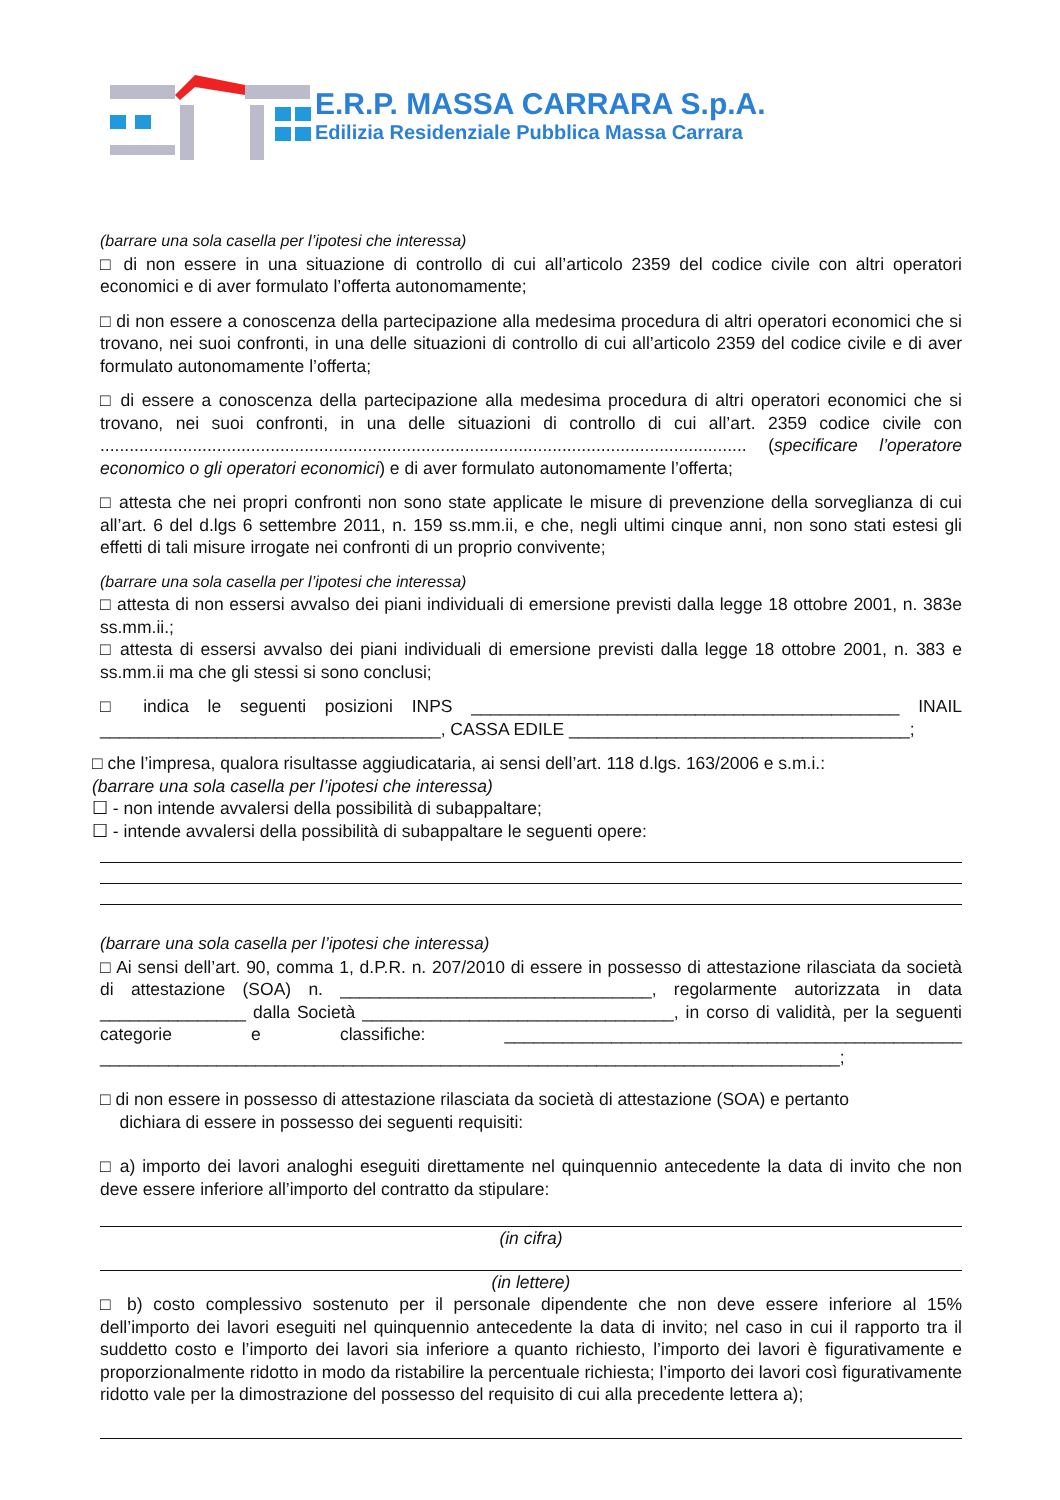E.R.P. MASSA CARRARA S.p.A.
Edilizia Residenziale Pubblica Massa Carrara
(barrare una sola casella per l’ipotesi che interessa)
□ di non essere in una situazione di controllo di cui all’articolo 2359 del codice civile con altri operatori economici e di aver formulato l’offerta autonomamente;
□ di non essere a conoscenza della partecipazione alla medesima procedura di altri operatori economici che si trovano, nei suoi confronti, in una delle situazioni di controllo di cui all’articolo 2359 del codice civile e di aver formulato autonomamente l’offerta;
□ di essere a conoscenza della partecipazione alla medesima procedura di altri operatori economici che si trovano, nei suoi confronti, in una delle situazioni di controllo di cui all’art. 2359 codice civile con ..................................................................................................................................... (specificare l’operatore economico o gli operatori economici) e di aver formulato autonomamente l’offerta;
□ attesta che nei propri confronti non sono state applicate le misure di prevenzione della sorveglianza di cui all’art. 6 del d.lgs 6 settembre 2011, n. 159 ss.mm.ii, e che, negli ultimi cinque anni, non sono stati estesi gli effetti di tali misure irrogate nei confronti di un proprio convivente;
(barrare una sola casella per l’ipotesi che interessa)
□ attesta di non essersi avvalso dei piani individuali di emersione previsti dalla legge 18 ottobre 2001, n. 383e ss.mm.ii.;
□ attesta di essersi avvalso dei piani individuali di emersione previsti dalla legge 18 ottobre 2001, n. 383 e ss.mm.ii ma che gli stessi si sono conclusi;
□ indica le seguenti posizioni INPS ____________________________________________ INAIL ___________________________________, CASSA EDILE ___________________________________;
□ che l’impresa, qualora risultasse aggiudicataria, ai sensi dell’art. 118 d.lgs. 163/2006 e s.m.i.:
(barrare una sola casella per l’ipotesi che interessa)
☐ - non intende avvalersi della possibilità di subappaltare;
☐ - intende avvalersi della possibilità di subappaltare le seguenti opere:
(barrare una sola casella per l’ipotesi che interessa)
□ Ai sensi dell’art. 90, comma 1, d.P.R. n. 207/2010 di essere in possesso di attestazione rilasciata da società di attestazione (SOA) n. ________________________________, regolarmente autorizzata in data _______________ dalla Società ________________________________, in corso di validità, per la seguenti categorie e classifiche: _______________________________________________ ____________________________________________________________________________;
□ di non essere in possesso di attestazione rilasciata da società di attestazione (SOA) e pertanto
dichiara di essere in possesso dei seguenti requisiti:
□ a) importo dei lavori analoghi eseguiti direttamente nel quinquennio antecedente la data di invito che non deve essere inferiore all’importo del contratto da stipulare:
(in cifra)
(in lettere)
□ b) costo complessivo sostenuto per il personale dipendente che non deve essere inferiore al 15% dell’importo dei lavori eseguiti nel quinquennio antecedente la data di invito; nel caso in cui il rapporto tra il suddetto costo e l’importo dei lavori sia inferiore a quanto richiesto, l’importo dei lavori è figurativamente e proporzionalmente ridotto in modo da ristabilire la percentuale richiesta; l’importo dei lavori così figurativamente ridotto vale per la dimostrazione del possesso del requisito di cui alla precedente lettera a);